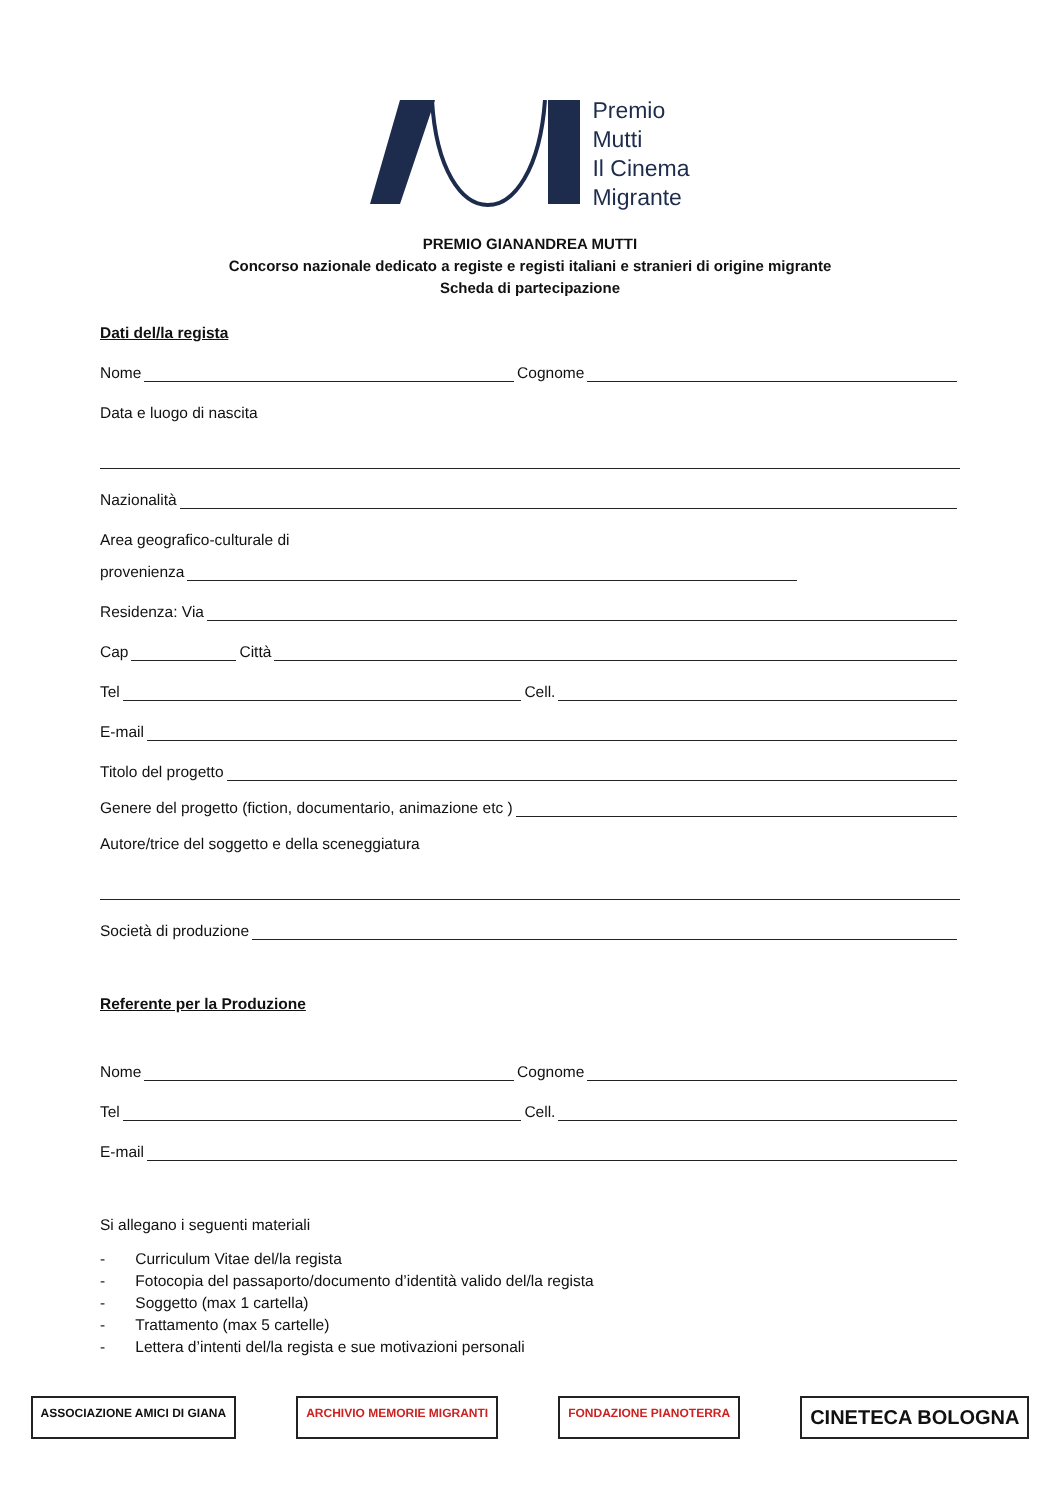Premio
Mutti
Il Cinema
Migrante
PREMIO GIANANDREA MUTTI
Concorso nazionale dedicato a registe e registi italiani e stranieri di origine migrante
Scheda di partecipazione
Dati del/la regista
Nome Cognome
Data e luogo di nascita
Nazionalità
Area geografico-culturale di
provenienza
Residenza: Via
Cap Città
Tel Cell.
E-mail
Titolo del progetto
Genere del progetto (fiction, documentario, animazione etc )
Autore/trice del soggetto e della sceneggiatura
Società di produzione
Referente per la Produzione
Nome Cognome
Tel Cell.
E-mail
Si allegano i seguenti materiali
- Curriculum Vitae del/la regista
- Fotocopia del passaporto/documento d’identità valido del/la regista
- Soggetto (max 1 cartella)
- Trattamento (max 5 cartelle)
- Lettera d’intenti del/la regista e sue motivazioni personali
ASSOCIAZIONE AMICI DI GIANA ARCHIVIO MEMORIE MIGRANTI FONDAZIONE PIANOTERRA
CINETECA BOLOGNA